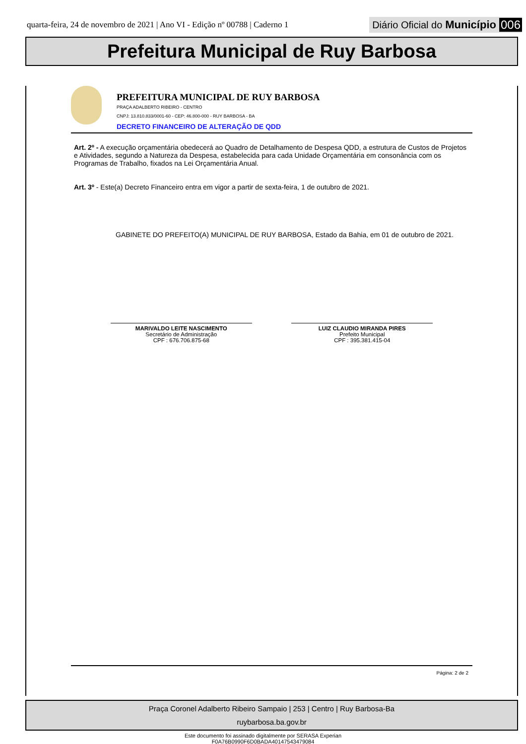quarta-feira, 24 de novembro de 2021 | Ano VI - Edição nº 00788 | Caderno 1 Diário Oficial do Município 006
Prefeitura Municipal de Ruy Barbosa
PREFEITURA MUNICIPAL DE RUY BARBOSA
PRAÇA ADALBERTO RIBEIRO - CENTRO
CNPJ: 13.810.833/0001-60 - CEP: 46.800-000 - RUY BARBOSA - BA
DECRETO FINANCEIRO DE ALTERAÇÃO DE QDD
Art. 2º - A execução orçamentária obedecerá ao Quadro de Detalhamento de Despesa QDD, a estrutura de Custos de Projetos e Atividades, segundo a Natureza da Despesa, estabelecida para cada Unidade Orçamentária em consonância com os Programas de Trabalho, fixados na Lei Orçamentária Anual.
Art. 3º - Este(a) Decreto Financeiro entra em vigor a partir de sexta-feira, 1 de outubro de 2021.
GABINETE DO PREFEITO(A) MUNICIPAL DE RUY BARBOSA, Estado da Bahia, em 01 de outubro de 2021.
MARIVALDO LEITE NASCIMENTO
Secretário de Administração
CPF : 676.706.875-68
LUIZ CLAUDIO MIRANDA PIRES
Prefeito Municipal
CPF : 395.381.415-04
Página: 2 de 2
Praça Coronel Adalberto Ribeiro Sampaio | 253 | Centro | Ruy Barbosa-Ba
ruybarbosa.ba.gov.br
Este documento foi assinado digitalmente por SERASA Experian
F0A76B0990F6D0BADA40147543479084